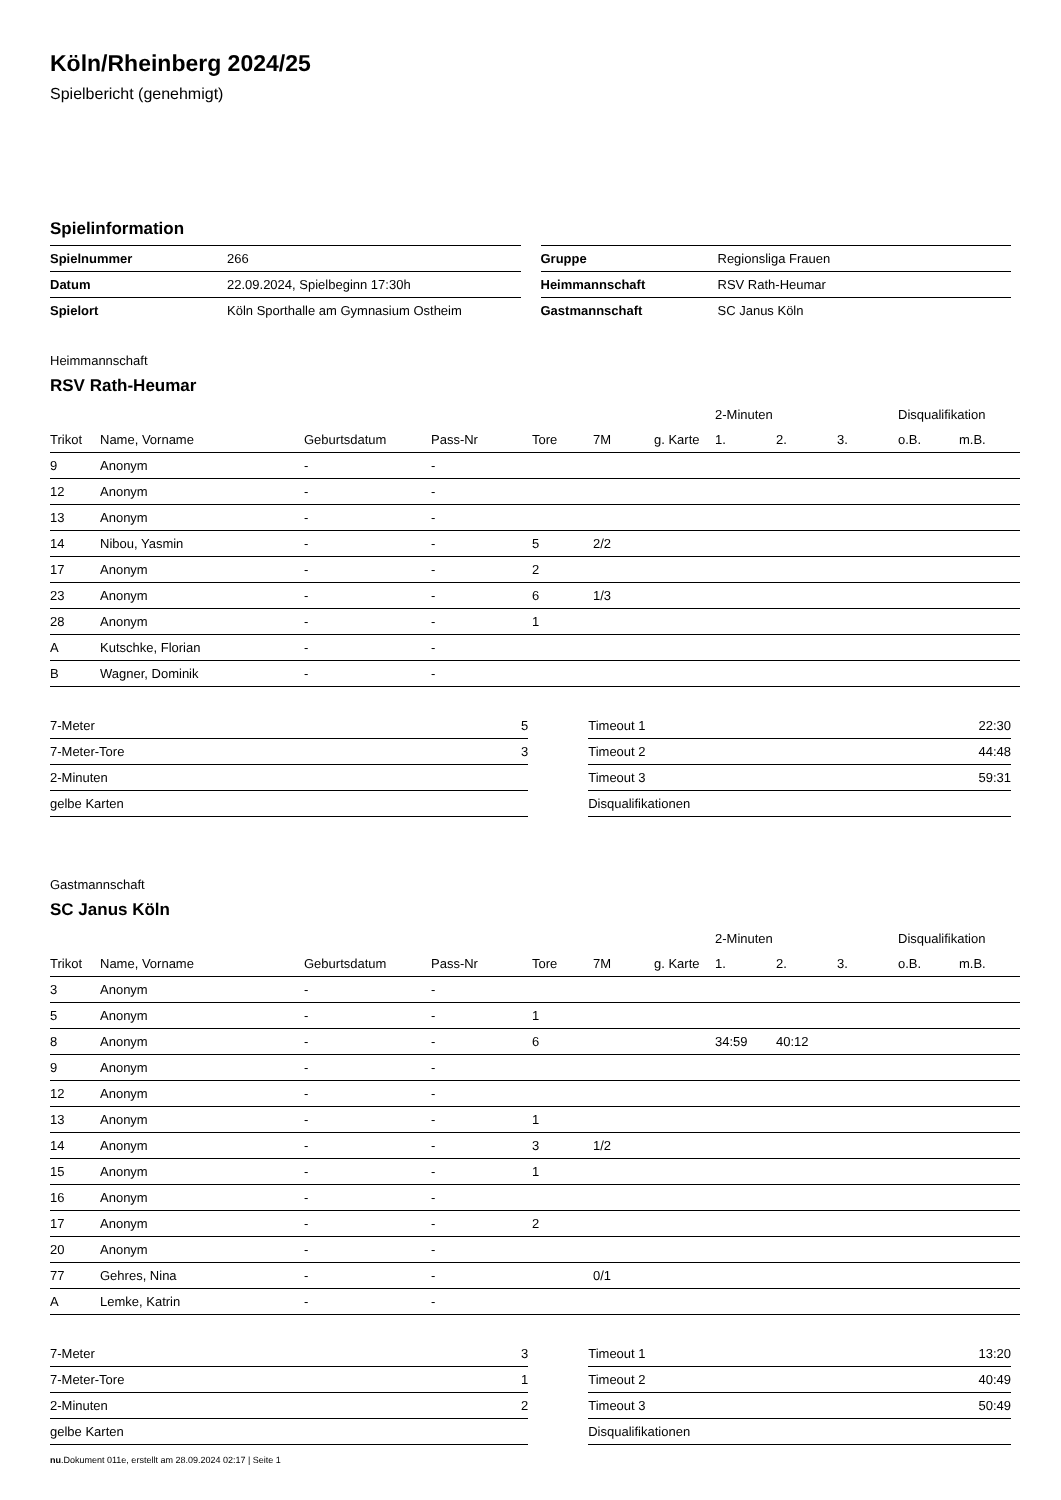Köln/Rheinberg 2024/25
Spielbericht (genehmigt)
Spielinformation
| Spielnummer | 266 |
| Datum | 22.09.2024, Spielbeginn 17:30h |
| Spielort | Köln Sporthalle am Gymnasium Ostheim |
| Gruppe | Regionsliga Frauen |
| Heimmannschaft | RSV Rath-Heumar |
| Gastmannschaft | SC Janus Köln |
Heimmannschaft
RSV Rath-Heumar
| | | | | | | | 2-Minuten | | | Disqualifikation | |
| --- | --- | --- | --- | --- | --- | --- | --- | --- | --- | --- | --- |
| Trikot | Name, Vorname | Geburtsdatum | Pass-Nr | Tore | 7M | g. Karte | 1. | 2. | 3. | o.B. | m.B. |
| 9 | Anonym | - | - | | | | | | | | |
| 12 | Anonym | - | - | | | | | | | | |
| 13 | Anonym | - | - | | | | | | | | |
| 14 | Nibou, Yasmin | - | - | 5 | 2/2 | | | | | | |
| 17 | Anonym | - | - | 2 | | | | | | | |
| 23 | Anonym | - | - | 6 | 1/3 | | | | | | |
| 28 | Anonym | - | - | 1 | | | | | | | |
| A | Kutschke, Florian | - | - | | | | | | | | |
| B | Wagner, Dominik | - | - | | | | | | | | |
| 7-Meter | 5 |
| 7-Meter-Tore | 3 |
| 2-Minuten | |
| gelbe Karten | |
| Timeout 1 | 22:30 |
| Timeout 2 | 44:48 |
| Timeout 3 | 59:31 |
| Disqualifikationen | |
Gastmannschaft
SC Janus Köln
| | | | | | | | 2-Minuten | | | Disqualifikation | |
| --- | --- | --- | --- | --- | --- | --- | --- | --- | --- | --- | --- |
| Trikot | Name, Vorname | Geburtsdatum | Pass-Nr | Tore | 7M | g. Karte | 1. | 2. | 3. | o.B. | m.B. |
| 3 | Anonym | - | - | | | | | | | | |
| 5 | Anonym | - | - | 1 | | | | | | | |
| 8 | Anonym | - | - | 6 | | | 34:59 | 40:12 | | | |
| 9 | Anonym | - | - | | | | | | | | |
| 12 | Anonym | - | - | | | | | | | | |
| 13 | Anonym | - | - | 1 | | | | | | | |
| 14 | Anonym | - | - | 3 | 1/2 | | | | | | |
| 15 | Anonym | - | - | 1 | | | | | | | |
| 16 | Anonym | - | - | | | | | | | | |
| 17 | Anonym | - | - | 2 | | | | | | | |
| 20 | Anonym | - | - | | | | | | | | |
| 77 | Gehres, Nina | - | - | | 0/1 | | | | | | |
| A | Lemke, Katrin | - | - | | | | | | | | |
| 7-Meter | 3 |
| 7-Meter-Tore | 1 |
| 2-Minuten | 2 |
| gelbe Karten | |
| Timeout 1 | 13:20 |
| Timeout 2 | 40:49 |
| Timeout 3 | 50:49 |
| Disqualifikationen | |
nu.Dokument 011e, erstellt am 28.09.2024 02:17 | Seite 1